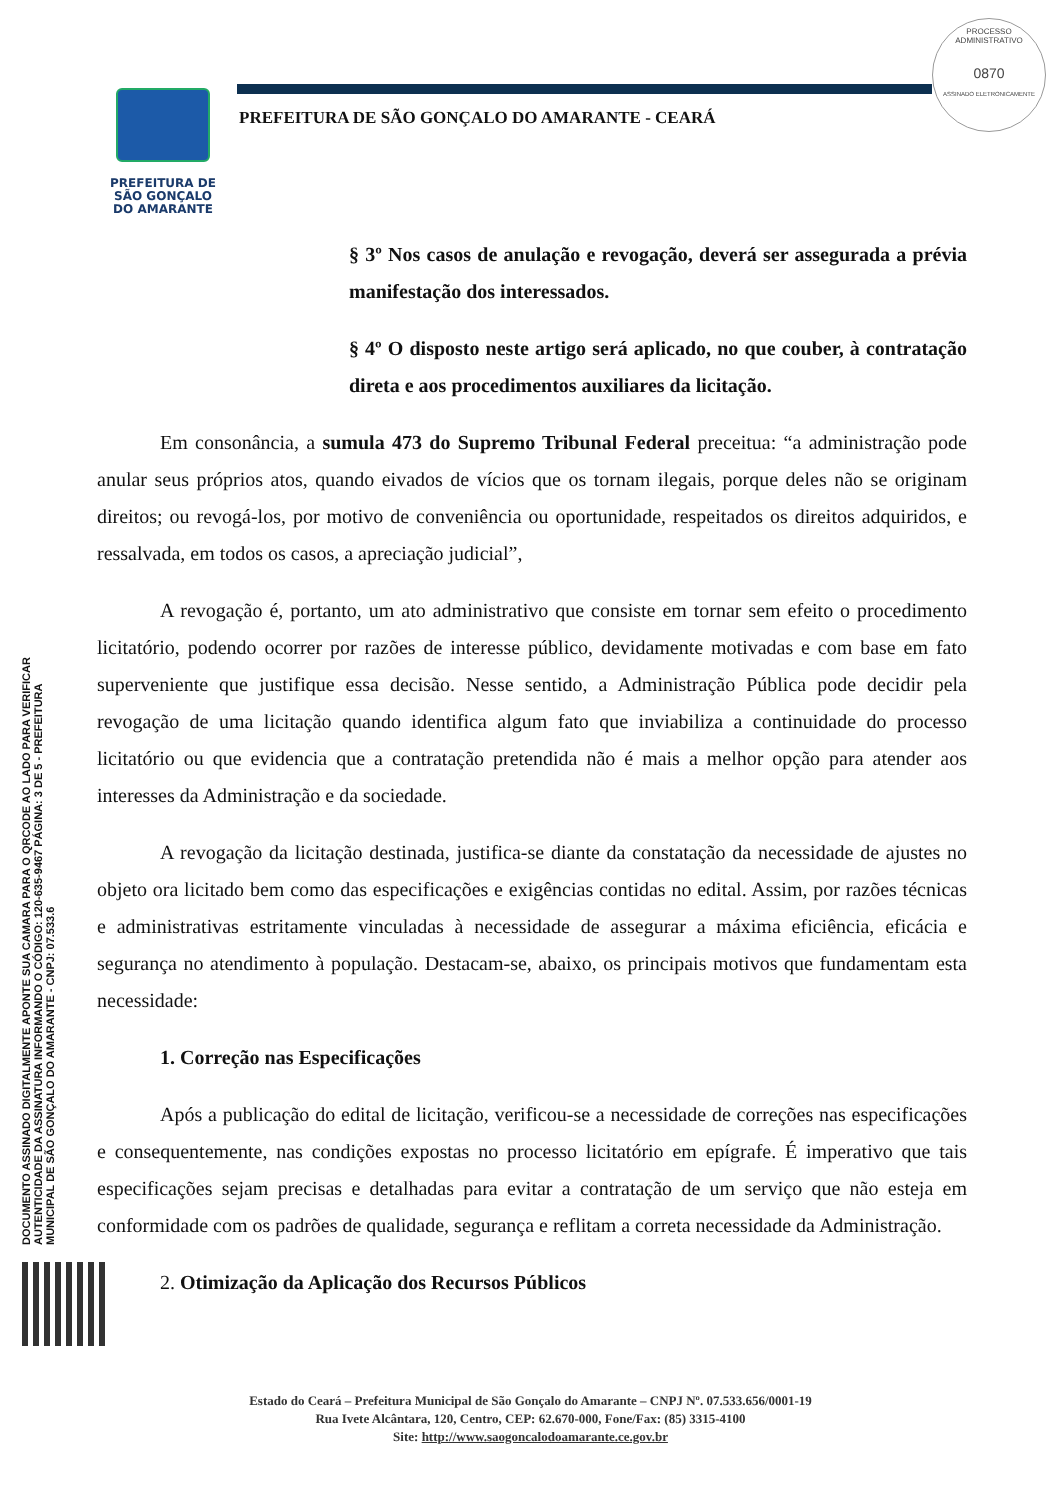PREFEITURA DE
SÃO GONÇALO
DO AMARANTE
PREFEITURA DE SÃO GONÇALO DO AMARANTE - CEARÁ
PROCESSO ADMINISTRATIVO
0870
ASSINADO ELETRONICAMENTE
DOCUMENTO ASSINADO DIGITALMENTE APONTE SUA CAMARA PARA O QRCODE AO LADO PARA VERIFICAR AUTENTICIDADE DA ASSINATURA INFORMANDO O CÓDIGO: 120-635-9467 PÁGINA: 3 DE 5 - PREFEITURA MUNICIPAL DE SÃO GONÇALO DO AMARANTE - CNPJ: 07.533.6
§ 3º Nos casos de anulação e revogação, deverá ser assegurada a prévia manifestação dos interessados.
§ 4º O disposto neste artigo será aplicado, no que couber, à contratação direta e aos procedimentos auxiliares da licitação.
Em consonância, a sumula 473 do Supremo Tribunal Federal preceitua: “a administração pode anular seus próprios atos, quando eivados de vícios que os tornam ilegais, porque deles não se originam direitos; ou revogá-los, por motivo de conveniência ou oportunidade, respeitados os direitos adquiridos, e ressalvada, em todos os casos, a apreciação judicial”,
A revogação é, portanto, um ato administrativo que consiste em tornar sem efeito o procedimento licitatório, podendo ocorrer por razões de interesse público, devidamente motivadas e com base em fato superveniente que justifique essa decisão. Nesse sentido, a Administração Pública pode decidir pela revogação de uma licitação quando identifica algum fato que inviabiliza a continuidade do processo licitatório ou que evidencia que a contratação pretendida não é mais a melhor opção para atender aos interesses da Administração e da sociedade.
A revogação da licitação destinada, justifica-se diante da constatação da necessidade de ajustes no objeto ora licitado bem como das especificações e exigências contidas no edital. Assim, por razões técnicas e administrativas estritamente vinculadas à necessidade de assegurar a máxima eficiência, eficácia e segurança no atendimento à população. Destacam-se, abaixo, os principais motivos que fundamentam esta necessidade:
1. Correção nas Especificações
Após a publicação do edital de licitação, verificou-se a necessidade de correções nas especificações e consequentemente, nas condições expostas no processo licitatório em epígrafe. É imperativo que tais especificações sejam precisas e detalhadas para evitar a contratação de um serviço que não esteja em conformidade com os padrões de qualidade, segurança e reflitam a correta necessidade da Administração.
2. Otimização da Aplicação dos Recursos Públicos
Estado do Ceará – Prefeitura Municipal de São Gonçalo do Amarante – CNPJ Nº. 07.533.656/0001-19
Rua Ivete Alcântara, 120, Centro, CEP: 62.670-000, Fone/Fax: (85) 3315-4100
Site: http://www.saogoncalodoamarante.ce.gov.br